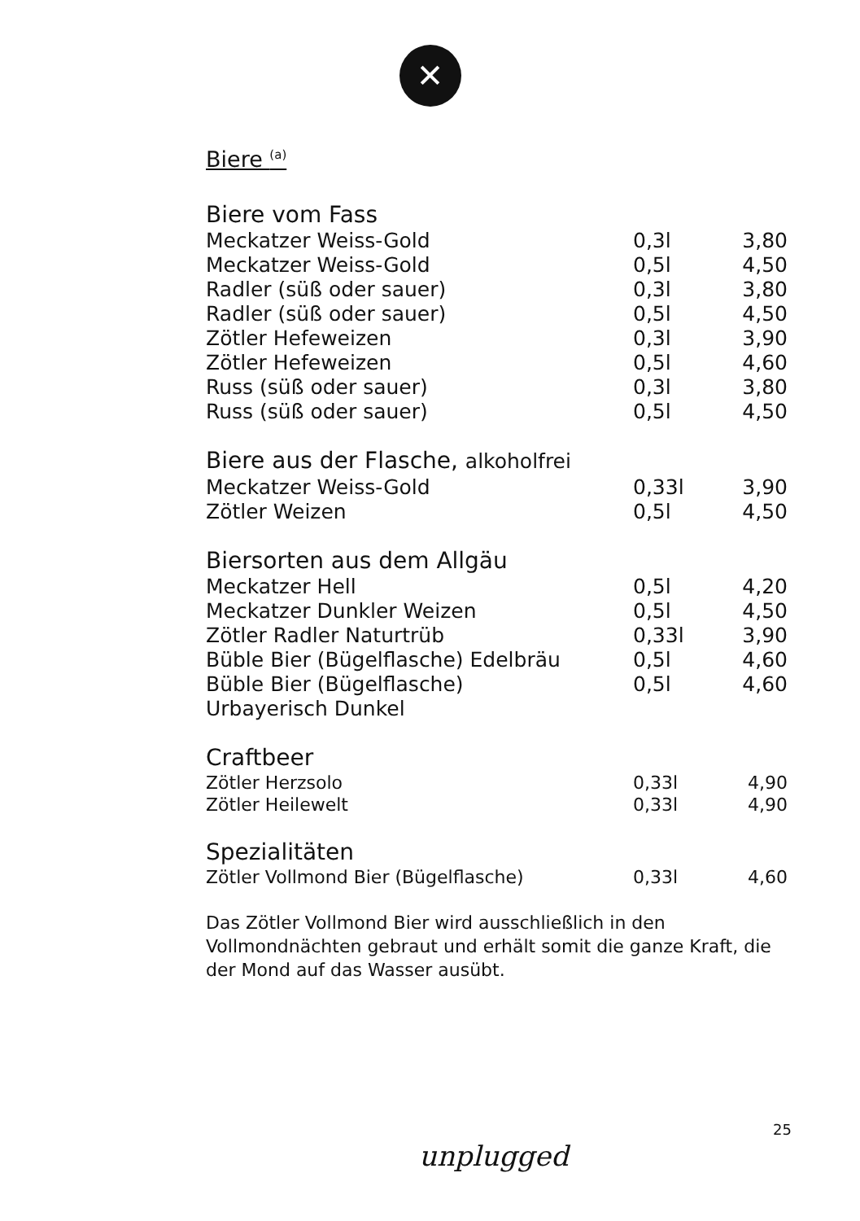✕
Biere <sup>(a)</sup>
Biere vom Fass
| Meckatzer Weiss-Gold | 0,3l | 3,80 |
| Meckatzer Weiss-Gold | 0,5l | 4,50 |
| Radler (süß oder sauer) | 0,3l | 3,80 |
| Radler (süß oder sauer) | 0,5l | 4,50 |
| Zötler Hefeweizen | 0,3l | 3,90 |
| Zötler Hefeweizen | 0,5l | 4,60 |
| Russ (süß oder sauer) | 0,3l | 3,80 |
| Russ (süß oder sauer) | 0,5l | 4,50 |
Biere aus der Flasche, alkoholfrei
| Meckatzer Weiss-Gold | 0,33l | 3,90 |
| Zötler Weizen | 0,5l | 4,50 |
Biersorten aus dem Allgäu
| Meckatzer Hell | 0,5l | 4,20 |
| Meckatzer Dunkler Weizen | 0,5l | 4,50 |
| Zötler Radler Naturtrüb | 0,33l | 3,90 |
| Büble Bier (Bügelflasche) Edelbräu | 0,5l | 4,60 |
| Büble Bier (Bügelflasche) Urbayerisch Dunkel | 0,5l | 4,60 |
Craftbeer
| Zötler Herzsolo | 0,33l | 4,90 |
| Zötler Heilewelt | 0,33l | 4,90 |
Spezialitäten
| Zötler Vollmond Bier (Bügelflasche) | 0,33l | 4,60 |
Das Zötler Vollmond Bier wird ausschließlich in den Vollmondnächten gebraut und erhält somit die ganze Kraft, die der Mond auf das Wasser ausübt.
25
unplugged